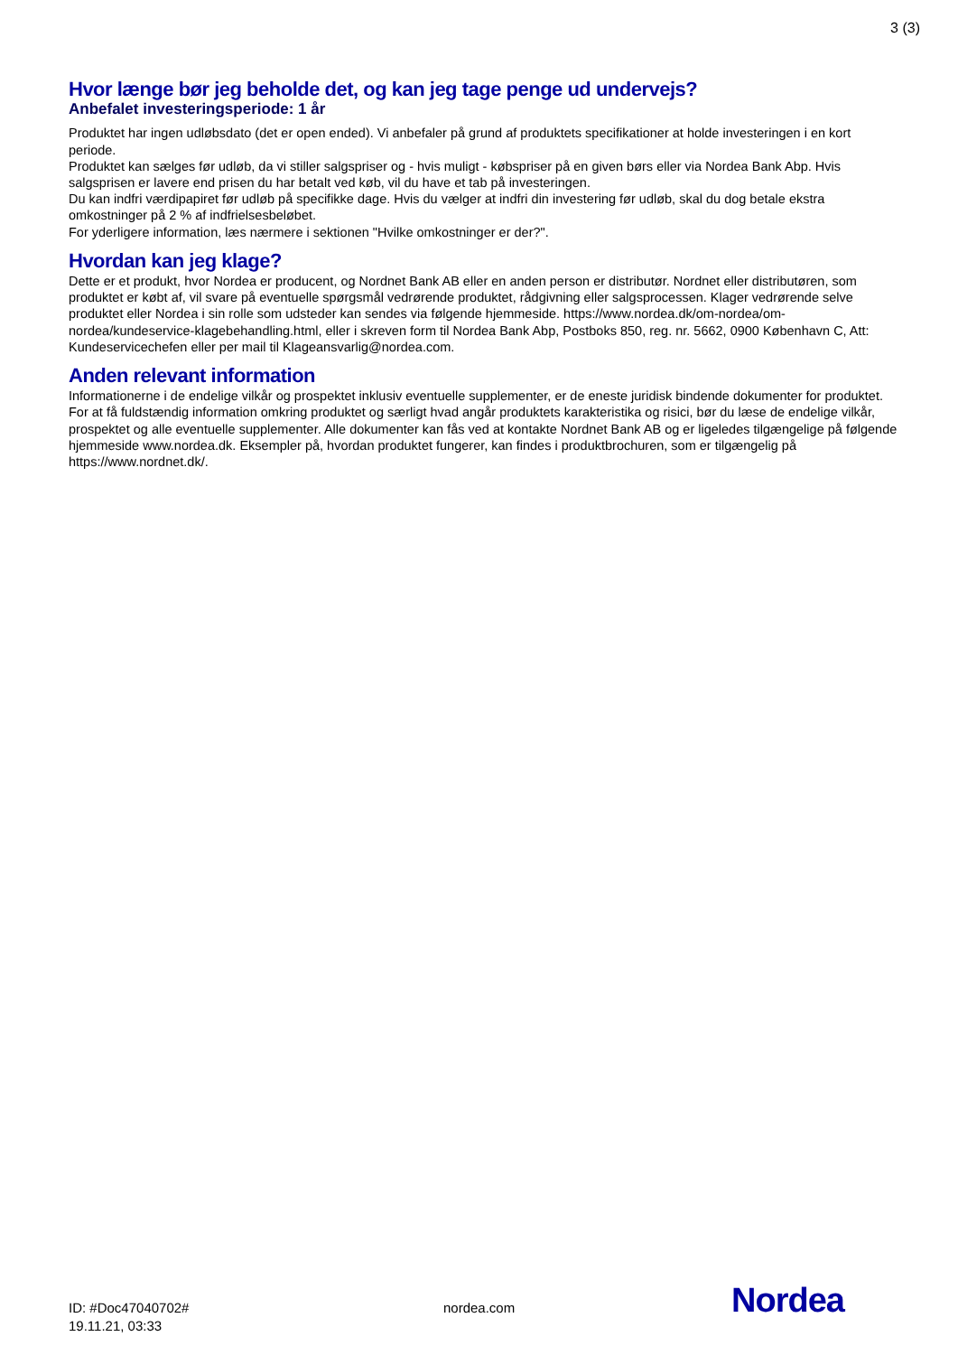3 (3)
Hvor længe bør jeg beholde det, og kan jeg tage penge ud undervejs?
Anbefalet investeringsperiode: 1 år
Produktet har ingen udløbsdato (det er open ended). Vi anbefaler på grund af produktets specifikationer at holde investeringen i en kort periode.
Produktet kan sælges før udløb, da vi stiller salgspriser og - hvis muligt - købspriser på en given børs eller via Nordea Bank Abp. Hvis salgsprisen er lavere end prisen du har betalt ved køb, vil du have et tab på investeringen.
Du kan indfri værdipapiret før udløb på specifikke dage. Hvis du vælger at indfri din investering før udløb, skal du dog betale ekstra omkostninger på 2 % af indfrielsesbeløbet.
For yderligere information, læs nærmere i sektionen "Hvilke omkostninger er der?".
Hvordan kan jeg klage?
Dette er et produkt, hvor Nordea er producent, og Nordnet Bank AB eller en anden person er distributør. Nordnet eller distributøren, som produktet er købt af, vil svare på eventuelle spørgsmål vedrørende produktet, rådgivning eller salgsprocessen. Klager vedrørende selve produktet eller Nordea i sin rolle som udsteder kan sendes via følgende hjemmeside. https://www.nordea.dk/om-nordea/om-nordea/kundeservice-klagebehandling.html, eller i skreven form til Nordea Bank Abp, Postboks 850, reg. nr. 5662, 0900 København C, Att: Kundeservicechefen eller per mail til Klageansvarlig@nordea.com.
Anden relevant information
Informationerne i de endelige vilkår og prospektet inklusiv eventuelle supplementer, er de eneste juridisk bindende dokumenter for produktet. For at få fuldstændig information omkring produktet og særligt hvad angår produktets karakteristika og risici, bør du læse de endelige vilkår, prospektet og alle eventuelle supplementer. Alle dokumenter kan fås ved at kontakte Nordnet Bank AB og er ligeledes tilgængelige på følgende hjemmeside www.nordea.dk. Eksempler på, hvordan produktet fungerer, kan findes i produktbrochuren, som er tilgængelig på https://www.nordnet.dk/.
ID: #Doc47040702#
19.11.21, 03:33
nordea.com
Nordea